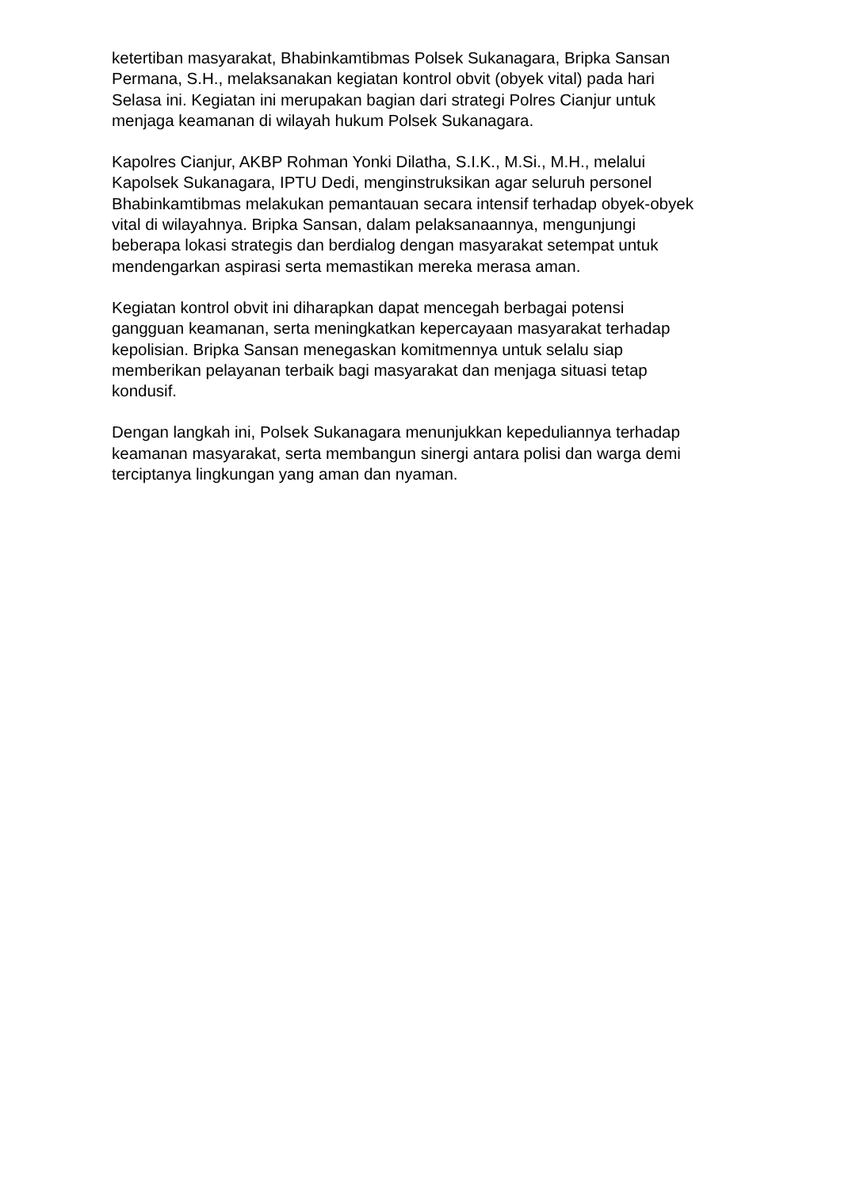ketertiban masyarakat, Bhabinkamtibmas Polsek Sukanagara, Bripka Sansan
Permana, S.H., melaksanakan kegiatan kontrol obvit (obyek vital) pada hari
Selasa ini. Kegiatan ini merupakan bagian dari strategi Polres Cianjur untuk
menjaga keamanan di wilayah hukum Polsek Sukanagara.
Kapolres Cianjur, AKBP Rohman Yonki Dilatha, S.I.K., M.Si., M.H., melalui
Kapolsek Sukanagara, IPTU Dedi, menginstruksikan agar seluruh personel
Bhabinkamtibmas melakukan pemantauan secara intensif terhadap obyek-obyek
vital di wilayahnya. Bripka Sansan, dalam pelaksanaannya, mengunjungi
beberapa lokasi strategis dan berdialog dengan masyarakat setempat untuk
mendengarkan aspirasi serta memastikan mereka merasa aman.
Kegiatan kontrol obvit ini diharapkan dapat mencegah berbagai potensi
gangguan keamanan, serta meningkatkan kepercayaan masyarakat terhadap
kepolisian. Bripka Sansan menegaskan komitmennya untuk selalu siap
memberikan pelayanan terbaik bagi masyarakat dan menjaga situasi tetap
kondusif.
Dengan langkah ini, Polsek Sukanagara menunjukkan kepeduliannya terhadap
keamanan masyarakat, serta membangun sinergi antara polisi dan warga demi
terciptanya lingkungan yang aman dan nyaman.